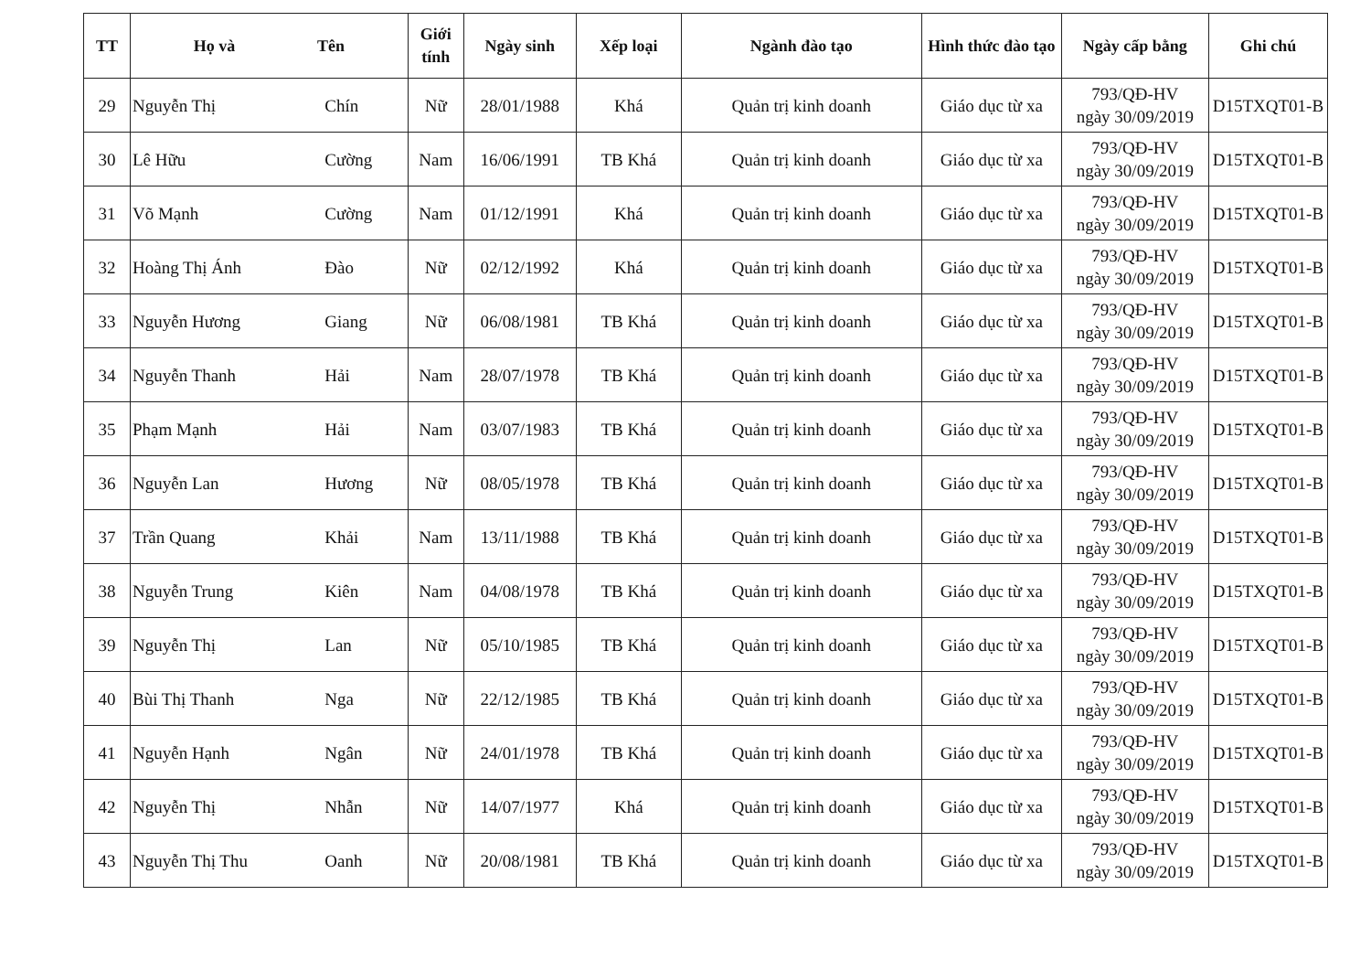| TT | Họ và Tên | | Giới tính | Ngày sinh | Xếp loại | Ngành đào tạo | Hình thức đào tạo | Ngày cấp bằng | Ghi chú |
| --- | --- | --- | --- | --- | --- | --- | --- | --- | --- |
| 29 | Nguyễn Thị | Chín | Nữ | 28/01/1988 | Khá | Quản trị kinh doanh | Giáo dục từ xa | 793/QĐ-HV ngày 30/09/2019 | D15TXQT01-B |
| 30 | Lê Hữu | Cường | Nam | 16/06/1991 | TB Khá | Quản trị kinh doanh | Giáo dục từ xa | 793/QĐ-HV ngày 30/09/2019 | D15TXQT01-B |
| 31 | Võ Mạnh | Cường | Nam | 01/12/1991 | Khá | Quản trị kinh doanh | Giáo dục từ xa | 793/QĐ-HV ngày 30/09/2019 | D15TXQT01-B |
| 32 | Hoàng Thị Ánh | Đào | Nữ | 02/12/1992 | Khá | Quản trị kinh doanh | Giáo dục từ xa | 793/QĐ-HV ngày 30/09/2019 | D15TXQT01-B |
| 33 | Nguyễn Hương | Giang | Nữ | 06/08/1981 | TB Khá | Quản trị kinh doanh | Giáo dục từ xa | 793/QĐ-HV ngày 30/09/2019 | D15TXQT01-B |
| 34 | Nguyễn Thanh | Hải | Nam | 28/07/1978 | TB Khá | Quản trị kinh doanh | Giáo dục từ xa | 793/QĐ-HV ngày 30/09/2019 | D15TXQT01-B |
| 35 | Phạm Mạnh | Hải | Nam | 03/07/1983 | TB Khá | Quản trị kinh doanh | Giáo dục từ xa | 793/QĐ-HV ngày 30/09/2019 | D15TXQT01-B |
| 36 | Nguyễn Lan | Hương | Nữ | 08/05/1978 | TB Khá | Quản trị kinh doanh | Giáo dục từ xa | 793/QĐ-HV ngày 30/09/2019 | D15TXQT01-B |
| 37 | Trần Quang | Khải | Nam | 13/11/1988 | TB Khá | Quản trị kinh doanh | Giáo dục từ xa | 793/QĐ-HV ngày 30/09/2019 | D15TXQT01-B |
| 38 | Nguyễn Trung | Kiên | Nam | 04/08/1978 | TB Khá | Quản trị kinh doanh | Giáo dục từ xa | 793/QĐ-HV ngày 30/09/2019 | D15TXQT01-B |
| 39 | Nguyễn Thị | Lan | Nữ | 05/10/1985 | TB Khá | Quản trị kinh doanh | Giáo dục từ xa | 793/QĐ-HV ngày 30/09/2019 | D15TXQT01-B |
| 40 | Bùi Thị Thanh | Nga | Nữ | 22/12/1985 | TB Khá | Quản trị kinh doanh | Giáo dục từ xa | 793/QĐ-HV ngày 30/09/2019 | D15TXQT01-B |
| 41 | Nguyễn Hạnh | Ngân | Nữ | 24/01/1978 | TB Khá | Quản trị kinh doanh | Giáo dục từ xa | 793/QĐ-HV ngày 30/09/2019 | D15TXQT01-B |
| 42 | Nguyễn Thị | Nhẫn | Nữ | 14/07/1977 | Khá | Quản trị kinh doanh | Giáo dục từ xa | 793/QĐ-HV ngày 30/09/2019 | D15TXQT01-B |
| 43 | Nguyễn Thị Thu | Oanh | Nữ | 20/08/1981 | TB Khá | Quản trị kinh doanh | Giáo dục từ xa | 793/QĐ-HV ngày 30/09/2019 | D15TXQT01-B |